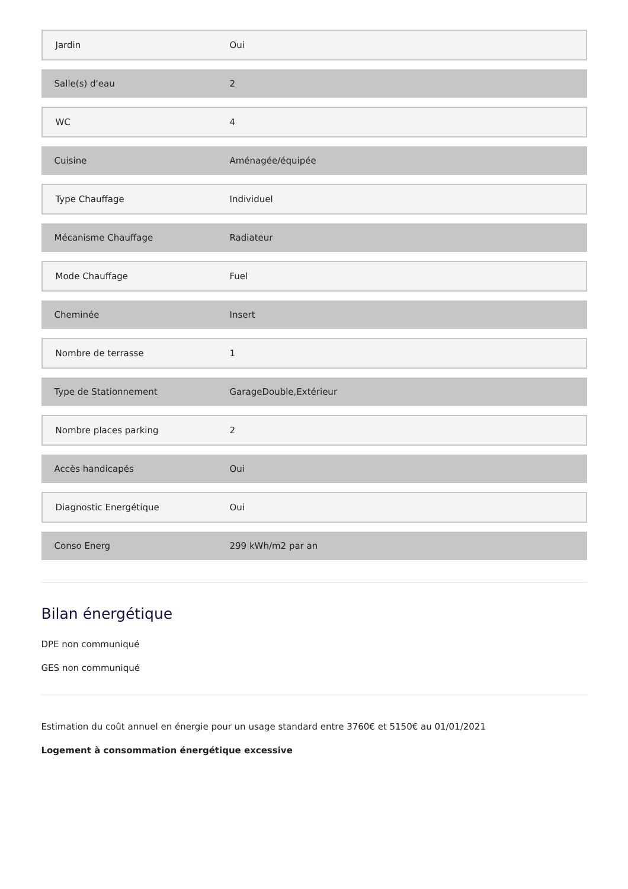| Jardin | Oui |
| Salle(s) d'eau | 2 |
| WC | 4 |
| Cuisine | Aménagée/équipée |
| Type Chauffage | Individuel |
| Mécanisme Chauffage | Radiateur |
| Mode Chauffage | Fuel |
| Cheminée | Insert |
| Nombre de terrasse | 1 |
| Type de Stationnement | GarageDouble,Extérieur |
| Nombre places parking | 2 |
| Accès handicapés | Oui |
| Diagnostic Energétique | Oui |
| Conso Energ | 299 kWh/m2 par an |
Bilan énergétique
DPE non communiqué
GES non communiqué
Estimation du coût annuel en énergie pour un usage standard entre 3760€ et 5150€ au 01/01/2021
Logement à consommation énergétique excessive